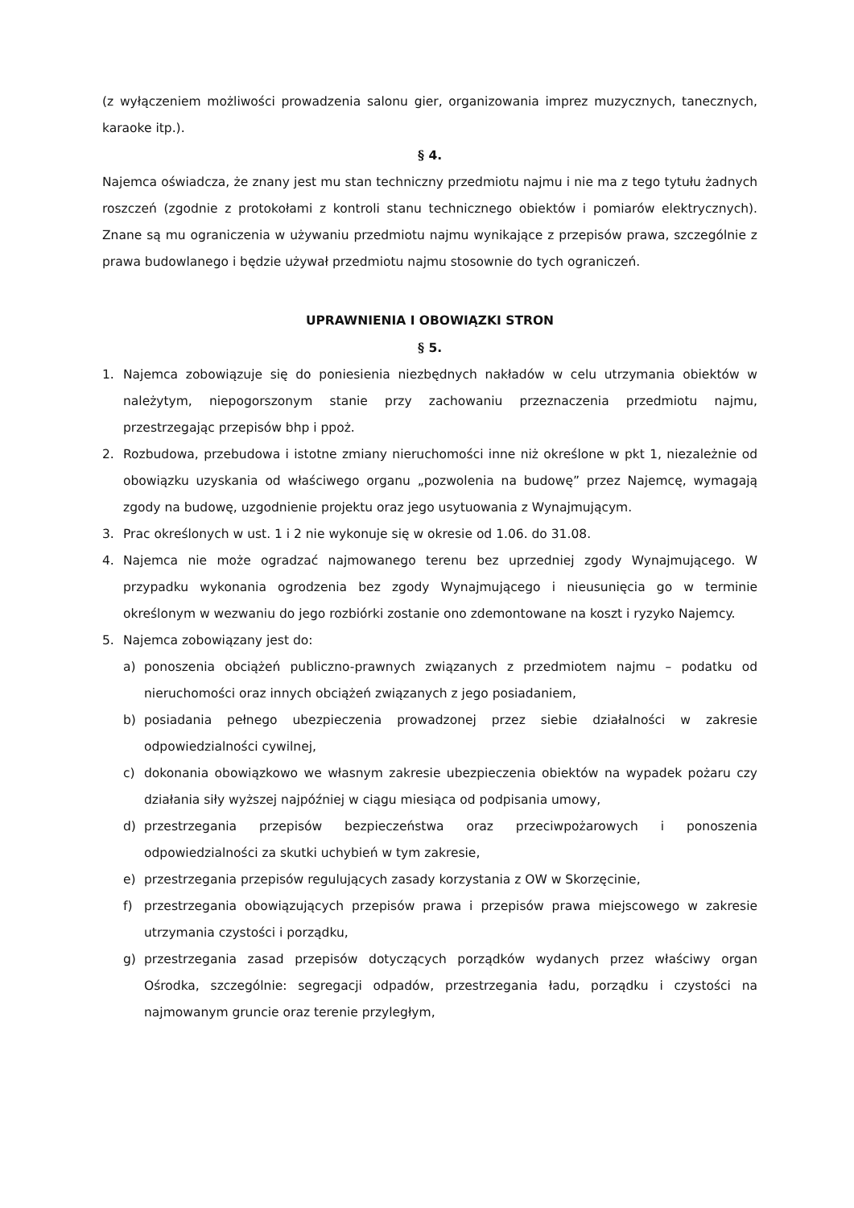(z wyłączeniem możliwości prowadzenia salonu gier, organizowania imprez muzycznych, tanecznych, karaoke itp.).
§ 4.
Najemca oświadcza, że znany jest mu stan techniczny przedmiotu najmu i nie ma z tego tytułu żadnych roszczeń (zgodnie z protokołami z kontroli stanu technicznego obiektów i pomiarów elektrycznych). Znane są mu ograniczenia w używaniu przedmiotu najmu wynikające z przepisów prawa, szczególnie z prawa budowlanego i będzie używał przedmiotu najmu stosownie do tych ograniczeń.
UPRAWNIENIA I OBOWIĄZKI STRON
§ 5.
1. Najemca zobowiązuje się do poniesienia niezbędnych nakładów w celu utrzymania obiektów w należytym, niepogorszonym stanie przy zachowaniu przeznaczenia przedmiotu najmu, przestrzegając przepisów bhp i ppoż.
2. Rozbudowa, przebudowa i istotne zmiany nieruchomości inne niż określone w pkt 1, niezależnie od obowiązku uzyskania od właściwego organu „pozwolenia na budowę” przez Najemcę, wymagają zgody na budowę, uzgodnienie projektu oraz jego usytuowania z Wynajmującym.
3. Prac określonych w ust. 1 i 2 nie wykonuje się w okresie od 1.06. do 31.08.
4. Najemca nie może ogradzać najmowanego terenu bez uprzedniej zgody Wynajmującego. W przypadku wykonania ogrodzenia bez zgody Wynajmującego i nieusunięcia go w terminie określonym w wezwaniu do jego rozbiórki zostanie ono zdemontowane na koszt i ryzyko Najemcy.
5. Najemca zobowiązany jest do:
a) ponoszenia obciążeń publiczno-prawnych związanych z przedmiotem najmu – podatku od nieruchomości oraz innych obciążeń związanych z jego posiadaniem,
b) posiadania pełnego ubezpieczenia prowadzonej przez siebie działalności w zakresie odpowiedzialności cywilnej,
c) dokonania obowiązkowo we własnym zakresie ubezpieczenia obiektów na wypadek pożaru czy działania siły wyższej najpóźniej w ciągu miesiąca od podpisania umowy,
d) przestrzegania przepisów bezpieczeństwa oraz przeciwpożarowych i ponoszenia odpowiedzialności za skutki uchybień w tym zakresie,
e) przestrzegania przepisów regulujących zasady korzystania z OW w Skorzęcinie,
f) przestrzegania obowiązujących przepisów prawa i przepisów prawa miejscowego w zakresie utrzymania czystości i porządku,
g) przestrzegania zasad przepisów dotyczących porządków wydanych przez właściwy organ Ośrodka, szczególnie: segregacji odpadów, przestrzegania ładu, porządku i czystości na najmowanym gruncie oraz terenie przyległym,